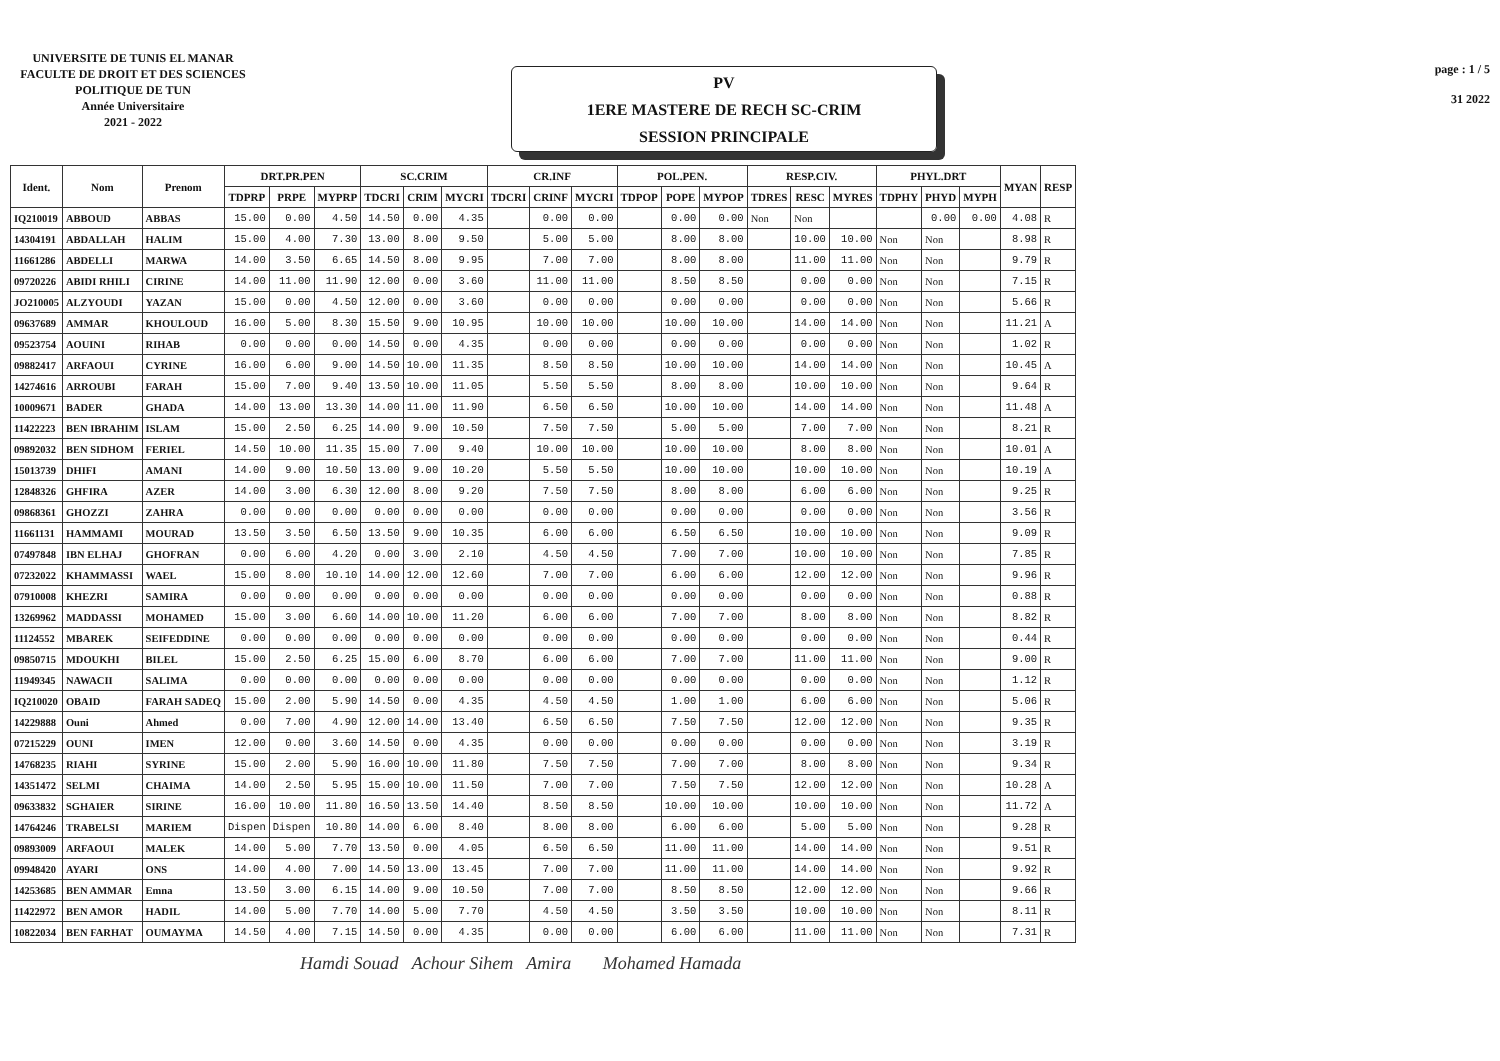UNIVERSITE DE TUNIS EL MANAR
FACULTE DE DROIT ET DES SCIENCES POLITIQUE DE TUN
Année Universitaire
2021 - 2022
PV
1ERE MASTERE DE RECH SC-CRIM
SESSION PRINCIPALE
page : 1 / 5
31 2022
| Ident. | Nom | Prenom | DRT.PR.PEN | | | SC.CRIM | | | CR.INF | | | POL.PEN. | | | RESP.CIV. | | | PHYL.DRT | | | MYAN | RESP |
| --- | --- | --- | --- | --- | --- | --- | --- | --- | --- | --- | --- | --- | --- | --- | --- | --- | --- | --- | --- | --- | --- | --- |
| | | | TDPRP | PRPE | MYPRP | TDCRI | CRIM | MYCRI | TDCRI | CRINF | MYCRI | TDPOP | POPE | MYPOP | TDRES | RESC | MYRES | TDPHY | PHYD | MYPH | | |
| IQ210019 | ABBOUD | ABBAS | 15.00 | 0.00 | 4.50 | 14.50 | 0.00 | 4.35 | | 0.00 | 0.00 | | 0.00 | 0.00 | Non | Non | | | 0.00 | 0.00 | 4.08 | R |
| 14304191 | ABDALLAH | HALIM | 15.00 | 4.00 | 7.30 | 13.00 | 8.00 | 9.50 | | 5.00 | 5.00 | | 8.00 | 8.00 | | 10.00 | 10.00 | Non | Non | | 8.98 | R |
| 11661286 | ABDELLI | MARWA | 14.00 | 3.50 | 6.65 | 14.50 | 8.00 | 9.95 | | 7.00 | 7.00 | | 8.00 | 8.00 | | 11.00 | 11.00 | Non | Non | | 9.79 | R |
| 09720226 | ABIDI RHILI | CIRINE | 14.00 | 11.00 | 11.90 | 12.00 | 0.00 | 3.60 | | 11.00 | 11.00 | | 8.50 | 8.50 | | 0.00 | 0.00 | Non | Non | | 7.15 | R |
| JO210005 | ALZYOUDI | YAZAN | 15.00 | 0.00 | 4.50 | 12.00 | 0.00 | 3.60 | | 0.00 | 0.00 | | 0.00 | 0.00 | | 0.00 | 0.00 | Non | Non | | 5.66 | R |
| 09637689 | AMMAR | KHOULOUD | 16.00 | 5.00 | 8.30 | 15.50 | 9.00 | 10.95 | | 10.00 | 10.00 | | 10.00 | 10.00 | | 14.00 | 14.00 | Non | Non | | 11.21 | A |
| 09523754 | AOUINI | RIHAB | 0.00 | 0.00 | 0.00 | 14.50 | 0.00 | 4.35 | | 0.00 | 0.00 | | 0.00 | 0.00 | | 0.00 | 0.00 | Non | Non | | 1.02 | R |
| 09882417 | ARFAOUI | CYRINE | 16.00 | 6.00 | 9.00 | 14.50 | 10.00 | 11.35 | | 8.50 | 8.50 | | 10.00 | 10.00 | | 14.00 | 14.00 | Non | Non | | 10.45 | A |
| 14274616 | ARROUBI | FARAH | 15.00 | 7.00 | 9.40 | 13.50 | 10.00 | 11.05 | | 5.50 | 5.50 | | 8.00 | 8.00 | | 10.00 | 10.00 | Non | Non | | 9.64 | R |
| 10009671 | BADER | GHADA | 14.00 | 13.00 | 13.30 | 14.00 | 11.00 | 11.90 | | 6.50 | 6.50 | | 10.00 | 10.00 | | 14.00 | 14.00 | Non | Non | | 11.48 | A |
| 11422223 | BEN IBRAHIM | ISLAM | 15.00 | 2.50 | 6.25 | 14.00 | 9.00 | 10.50 | | 7.50 | 7.50 | | 5.00 | 5.00 | | 7.00 | 7.00 | Non | Non | | 8.21 | R |
| 09892032 | BEN SIDHOM | FERIEL | 14.50 | 10.00 | 11.35 | 15.00 | 7.00 | 9.40 | | 10.00 | 10.00 | | 10.00 | 10.00 | | 8.00 | 8.00 | Non | Non | | 10.01 | A |
| 15013739 | DHIFI | AMANI | 14.00 | 9.00 | 10.50 | 13.00 | 9.00 | 10.20 | | 5.50 | 5.50 | | 10.00 | 10.00 | | 10.00 | 10.00 | Non | Non | | 10.19 | A |
| 12848326 | GHFIRA | AZER | 14.00 | 3.00 | 6.30 | 12.00 | 8.00 | 9.20 | | 7.50 | 7.50 | | 8.00 | 8.00 | | 6.00 | 6.00 | Non | Non | | 9.25 | R |
| 09868361 | GHOZZI | ZAHRA | 0.00 | 0.00 | 0.00 | 0.00 | 0.00 | 0.00 | | 0.00 | 0.00 | | 0.00 | 0.00 | | 0.00 | 0.00 | Non | Non | | 3.56 | R |
| 11661131 | HAMMAMI | MOURAD | 13.50 | 3.50 | 6.50 | 13.50 | 9.00 | 10.35 | | 6.00 | 6.00 | | 6.50 | 6.50 | | 10.00 | 10.00 | Non | Non | | 9.09 | R |
| 07497848 | IBN ELHAJ | GHOFRAN | 0.00 | 6.00 | 4.20 | 0.00 | 3.00 | 2.10 | | 4.50 | 4.50 | | 7.00 | 7.00 | | 10.00 | 10.00 | Non | Non | | 7.85 | R |
| 07232022 | KHAMMASSI | WAEL | 15.00 | 8.00 | 10.10 | 14.00 | 12.00 | 12.60 | | 7.00 | 7.00 | | 6.00 | 6.00 | | 12.00 | 12.00 | Non | Non | | 9.96 | R |
| 07910008 | KHEZRI | SAMIRA | 0.00 | 0.00 | 0.00 | 0.00 | 0.00 | 0.00 | | 0.00 | 0.00 | | 0.00 | 0.00 | | 0.00 | 0.00 | Non | Non | | 0.88 | R |
| 13269962 | MADDASSI | MOHAMED | 15.00 | 3.00 | 6.60 | 14.00 | 10.00 | 11.20 | | 6.00 | 6.00 | | 7.00 | 7.00 | | 8.00 | 8.00 | Non | Non | | 8.82 | R |
| 11124552 | MBAREK | SEIFEDDINE | 0.00 | 0.00 | 0.00 | 0.00 | 0.00 | 0.00 | | 0.00 | 0.00 | | 0.00 | 0.00 | | 0.00 | 0.00 | Non | Non | | 0.44 | R |
| 09850715 | MDOUKHI | BILEL | 15.00 | 2.50 | 6.25 | 15.00 | 6.00 | 8.70 | | 6.00 | 6.00 | | 7.00 | 7.00 | | 11.00 | 11.00 | Non | Non | | 9.00 | R |
| 11949345 | NAWACII | SALIMA | 0.00 | 0.00 | 0.00 | 0.00 | 0.00 | 0.00 | | 0.00 | 0.00 | | 0.00 | 0.00 | | 0.00 | 0.00 | Non | Non | | 1.12 | R |
| IQ210020 | OBAID | FARAH SADEQ | 15.00 | 2.00 | 5.90 | 14.50 | 0.00 | 4.35 | | 4.50 | 4.50 | | 1.00 | 1.00 | | 6.00 | 6.00 | Non | Non | | 5.06 | R |
| 14229888 | Ouni | Ahmed | 0.00 | 7.00 | 4.90 | 12.00 | 14.00 | 13.40 | | 6.50 | 6.50 | | 7.50 | 7.50 | | 12.00 | 12.00 | Non | Non | | 9.35 | R |
| 07215229 | OUNI | IMEN | 12.00 | 0.00 | 3.60 | 14.50 | 0.00 | 4.35 | | 0.00 | 0.00 | | 0.00 | 0.00 | | 0.00 | 0.00 | Non | Non | | 3.19 | R |
| 14768235 | RIAHI | SYRINE | 15.00 | 2.00 | 5.90 | 16.00 | 10.00 | 11.80 | | 7.50 | 7.50 | | 7.00 | 7.00 | | 8.00 | 8.00 | Non | Non | | 9.34 | R |
| 14351472 | SELMI | CHAIMA | 14.00 | 2.50 | 5.95 | 15.00 | 10.00 | 11.50 | | 7.00 | 7.00 | | 7.50 | 7.50 | | 12.00 | 12.00 | Non | Non | | 10.28 | A |
| 09633832 | SGHAIER | SIRINE | 16.00 | 10.00 | 11.80 | 16.50 | 13.50 | 14.40 | | 8.50 | 8.50 | | 10.00 | 10.00 | | 10.00 | 10.00 | Non | Non | | 11.72 | A |
| 14764246 | TRABELSI | MARIEM | Dispen | Dispen | 10.80 | 14.00 | 6.00 | 8.40 | | 8.00 | 8.00 | | 6.00 | 6.00 | | 5.00 | 5.00 | Non | Non | | 9.28 | R |
| 09893009 | ARFAOUI | MALEK | 14.00 | 5.00 | 7.70 | 13.50 | 0.00 | 4.05 | | 6.50 | 6.50 | | 11.00 | 11.00 | | 14.00 | 14.00 | Non | Non | | 9.51 | R |
| 09948420 | AYARI | ONS | 14.00 | 4.00 | 7.00 | 14.50 | 13.00 | 13.45 | | 7.00 | 7.00 | | 11.00 | 11.00 | | 14.00 | 14.00 | Non | Non | | 9.92 | R |
| 14253685 | BEN AMMAR | Emna | 13.50 | 3.00 | 6.15 | 14.00 | 9.00 | 10.50 | | 7.00 | 7.00 | | 8.50 | 8.50 | | 12.00 | 12.00 | Non | Non | | 9.66 | R |
| 11422972 | BEN AMOR | HADIL | 14.00 | 5.00 | 7.70 | 14.00 | 5.00 | 7.70 | | 4.50 | 4.50 | | 3.50 | 3.50 | | 10.00 | 10.00 | Non | Non | | 8.11 | R |
| 10822034 | BEN FARHAT | OUMAYMA | 14.50 | 4.00 | 7.15 | 14.50 | 0.00 | 4.35 | | 0.00 | 0.00 | | 6.00 | 6.00 | | 11.00 | 11.00 | Non | Non | | 7.31 | R |
Hamdi Souad Achour Sihem Amira Mohamed Hamada